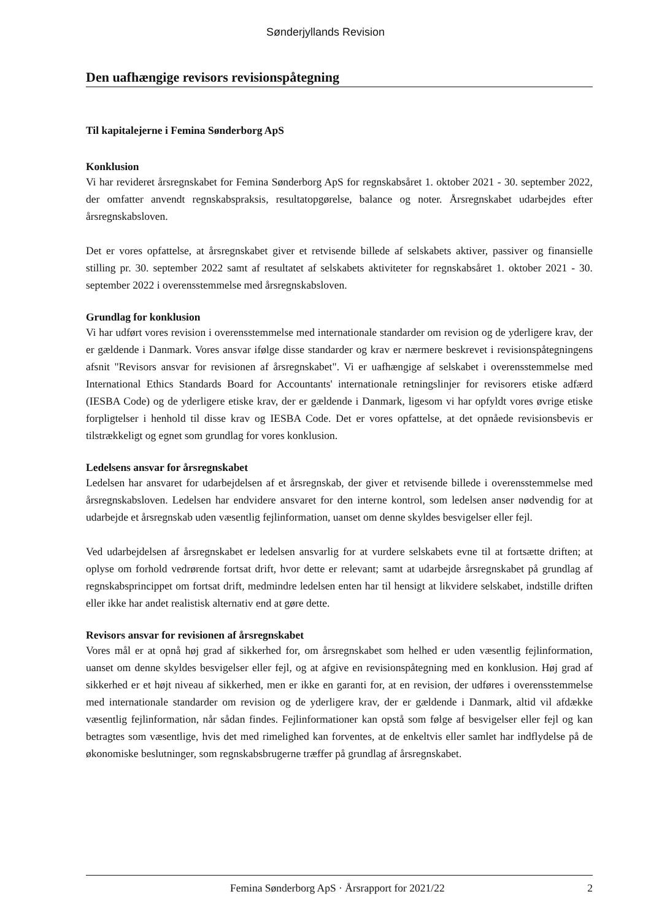Sønderjyllands Revision
Den uafhængige revisors revisionspåtegning
Til kapitalejerne i Femina Sønderborg ApS
Konklusion
Vi har revideret årsregnskabet for Femina Sønderborg ApS for regnskabsåret 1. oktober 2021 - 30. september 2022, der omfatter anvendt regnskabspraksis, resultatopgørelse, balance og noter. Årsregnskabet udarbejdes efter årsregnskabsloven.
Det er vores opfattelse, at årsregnskabet giver et retvisende billede af selskabets aktiver, passiver og finansielle stilling pr. 30. september 2022 samt af resultatet af selskabets aktiviteter for regnskabsåret 1. oktober 2021 - 30. september 2022 i overensstemmelse med årsregnskabsloven.
Grundlag for konklusion
Vi har udført vores revision i overensstemmelse med internationale standarder om revision og de yderligere krav, der er gældende i Danmark. Vores ansvar ifølge disse standarder og krav er nærmere beskrevet i revisionspåtegningens afsnit "Revisors ansvar for revisionen af årsregnskabet". Vi er uafhængige af selskabet i overensstemmelse med International Ethics Standards Board for Accountants' internationale retningslinjer for revisorers etiske adfærd (IESBA Code) og de yderligere etiske krav, der er gældende i Danmark, ligesom vi har opfyldt vores øvrige etiske forpligtelser i henhold til disse krav og IESBA Code. Det er vores opfattelse, at det opnåede revisionsbevis er tilstrækkeligt og egnet som grundlag for vores konklusion.
Ledelsens ansvar for årsregnskabet
Ledelsen har ansvaret for udarbejdelsen af et årsregnskab, der giver et retvisende billede i overensstemmelse med årsregnskabsloven. Ledelsen har endvidere ansvaret for den interne kontrol, som ledelsen anser nødvendig for at udarbejde et årsregnskab uden væsentlig fejlinformation, uanset om denne skyldes besvigelser eller fejl.
Ved udarbejdelsen af årsregnskabet er ledelsen ansvarlig for at vurdere selskabets evne til at fortsætte driften; at oplyse om forhold vedrørende fortsat drift, hvor dette er relevant; samt at udarbejde årsregnskabet på grundlag af regnskabsprincippet om fortsat drift, medmindre ledelsen enten har til hensigt at likvidere selskabet, indstille driften eller ikke har andet realistisk alternativ end at gøre dette.
Revisors ansvar for revisionen af årsregnskabet
Vores mål er at opnå høj grad af sikkerhed for, om årsregnskabet som helhed er uden væsentlig fejlinformation, uanset om denne skyldes besvigelser eller fejl, og at afgive en revisionspåtegning med en konklusion. Høj grad af sikkerhed er et højt niveau af sikkerhed, men er ikke en garanti for, at en revision, der udføres i overensstemmelse med internationale standarder om revision og de yderligere krav, der er gældende i Danmark, altid vil afdække væsentlig fejlinformation, når sådan findes. Fejlinformationer kan opstå som følge af besvigelser eller fejl og kan betragtes som væsentlige, hvis det med rimelighed kan forventes, at de enkeltvis eller samlet har indflydelse på de økonomiske beslutninger, som regnskabsbrugerne træffer på grundlag af årsregnskabet.
Femina Sønderborg ApS · Årsrapport for 2021/22 2